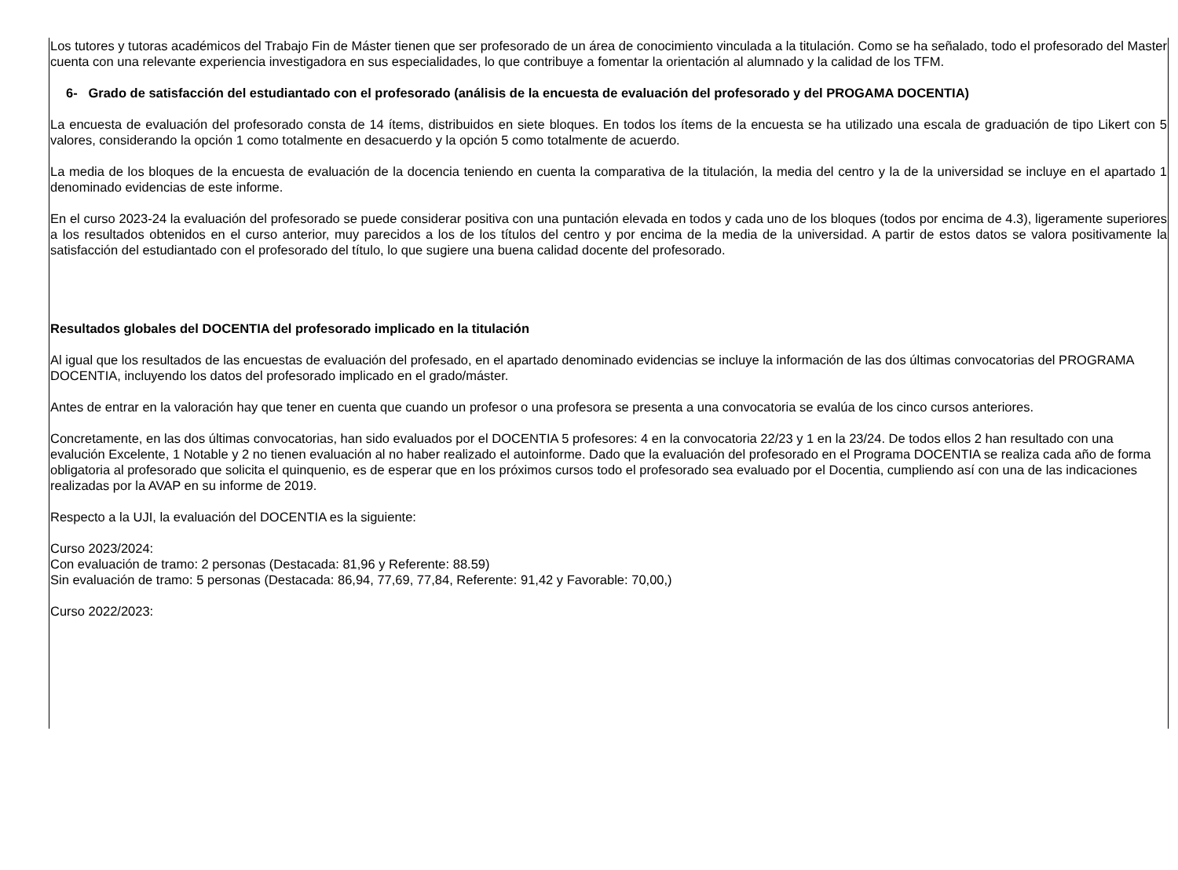Los tutores y tutoras académicos del Trabajo Fin de Máster tienen que ser profesorado de un área de conocimiento vinculada a la titulación. Como se ha señalado, todo el profesorado del Master cuenta con una relevante experiencia investigadora en sus especialidades, lo que contribuye a fomentar la orientación al alumnado y la calidad de los TFM.
6- Grado de satisfacción del estudiantado con el profesorado (análisis de la encuesta de evaluación del profesorado y del PROGAMA DOCENTIA)
La encuesta de evaluación del profesorado consta de 14 ítems, distribuidos en siete bloques. En todos los ítems de la encuesta se ha utilizado una escala de graduación de tipo Likert con 5 valores, considerando la opción 1 como totalmente en desacuerdo y la opción 5 como totalmente de acuerdo.
La media de los bloques de la encuesta de evaluación de la docencia teniendo en cuenta la comparativa de la titulación, la media del centro y la de la universidad se incluye en el apartado 1 denominado evidencias de este informe.
En el curso 2023-24 la evaluación del profesorado se puede considerar positiva con una puntación elevada en todos y cada uno de los bloques (todos por encima de 4.3), ligeramente superiores a los resultados obtenidos en el curso anterior, muy parecidos a los de los títulos del centro y por encima de la media de la universidad. A partir de estos datos se valora positivamente la satisfacción del estudiantado con el profesorado del título, lo que sugiere una buena calidad docente del profesorado.
Resultados globales del DOCENTIA del profesorado implicado en la titulación
Al igual que los resultados de las encuestas de evaluación del profesado, en el apartado denominado evidencias se incluye la información de las dos últimas convocatorias del PROGRAMA DOCENTIA, incluyendo los datos del profesorado implicado en el grado/máster.
Antes de entrar en la valoración hay que tener en cuenta que cuando un profesor o una profesora se presenta a una convocatoria se evalúa de los cinco cursos anteriores.
Concretamente, en las dos últimas convocatorias, han sido evaluados por el DOCENTIA 5 profesores: 4 en la convocatoria 22/23 y 1 en la 23/24. De todos ellos 2 han resultado con una evalución Excelente, 1 Notable y 2 no tienen evaluación al no haber realizado el autoinforme. Dado que la evaluación del profesorado en el Programa DOCENTIA se realiza cada año de forma obligatoria al profesorado que solicita el quinquenio, es de esperar que en los próximos cursos todo el profesorado sea evaluado por el Docentia, cumpliendo así con una de las indicaciones realizadas por la AVAP en su informe de 2019.
Respecto a la UJI, la evaluación del DOCENTIA es la siguiente:
Curso 2023/2024:
Con evaluación de tramo: 2 personas (Destacada: 81,96 y Referente: 88.59)
Sin evaluación de tramo: 5 personas (Destacada: 86,94, 77,69, 77,84, Referente: 91,42 y Favorable: 70,00,)
Curso 2022/2023: